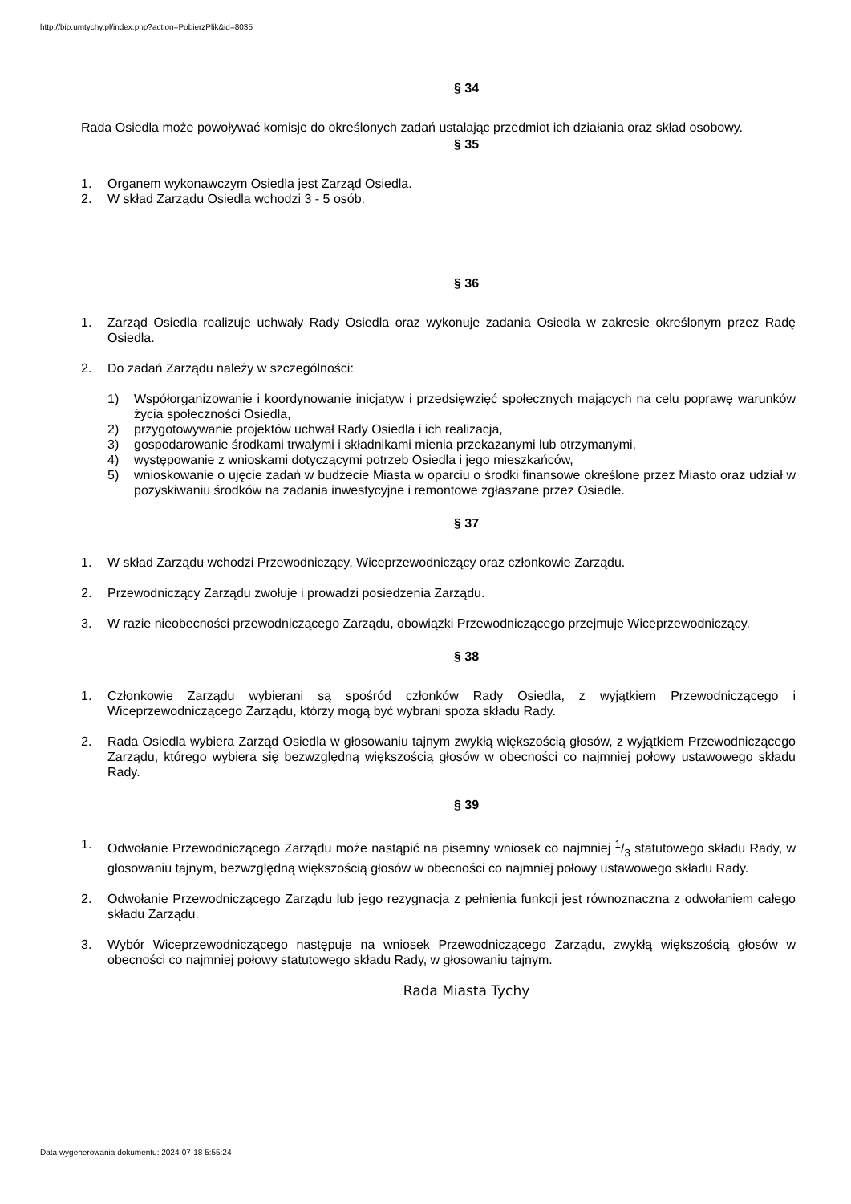http://bip.umtychy.pl/index.php?action=PobierzPlik&id=8035
§ 34
Rada Osiedla może powoływać komisje do określonych zadań ustalając przedmiot ich działania oraz skład osobowy.
§ 35
1. Organem wykonawczym Osiedla jest Zarząd Osiedla.
2. W skład Zarządu Osiedla wchodzi 3 - 5 osób.
§ 36
1. Zarząd Osiedla realizuje uchwały Rady Osiedla oraz wykonuje zadania Osiedla w zakresie określonym przez Radę Osiedla.
2. Do zadań Zarządu należy w szczególności:
1) Współorganizowanie i koordynowanie inicjatyw i przedsięwzięć społecznych mających na celu poprawę warunków życia społeczności Osiedla,
2) przygotowywanie projektów uchwał Rady Osiedla i ich realizacja,
3) gospodarowanie środkami trwałymi i składnikami mienia przekazanymi lub otrzymanymi,
4) występowanie z wnioskami dotyczącymi potrzeb Osiedla i jego mieszkańców,
5) wnioskowanie o ujęcie zadań w budżecie Miasta w oparciu o środki finansowe określone przez Miasto oraz udział w pozyskiwaniu środków na zadania inwestycyjne i remontowe zgłaszane przez Osiedle.
§ 37
1. W skład Zarządu wchodzi Przewodniczący, Wiceprzewodniczący oraz członkowie Zarządu.
2. Przewodniczący Zarządu zwołuje i prowadzi posiedzenia Zarządu.
3. W razie nieobecności przewodniczącego Zarządu, obowiązki Przewodniczącego przejmuje Wiceprzewodniczący.
§ 38
1. Członkowie Zarządu wybierani są spośród członków Rady Osiedla, z wyjątkiem Przewodniczącego i Wiceprzewodniczącego Zarządu, którzy mogą być wybrani spoza składu Rady.
2. Rada Osiedla wybiera Zarząd Osiedla w głosowaniu tajnym zwykłą większością głosów, z wyjątkiem Przewodniczącego Zarządu, którego wybiera się bezwzględną większością głosów w obecności co najmniej połowy ustawowego składu Rady.
§ 39
1. Odwołanie Przewodniczącego Zarządu może nastąpić na pisemny wniosek co najmniej 1/3 statutowego składu Rady, w głosowaniu tajnym, bezwzględną większością głosów w obecności co najmniej połowy ustawowego składu Rady.
2. Odwołanie Przewodniczącego Zarządu lub jego rezygnacja z pełnienia funkcji jest równoznaczna z odwołaniem całego składu Zarządu.
3. Wybór Wiceprzewodniczącego następuje na wniosek Przewodniczącego Zarządu, zwykłą większością głosów w obecności co najmniej połowy statutowego składu Rady, w głosowaniu tajnym.
Rada Miasta Tychy
Data wygenerowania dokumentu: 2024-07-18 5:55:24